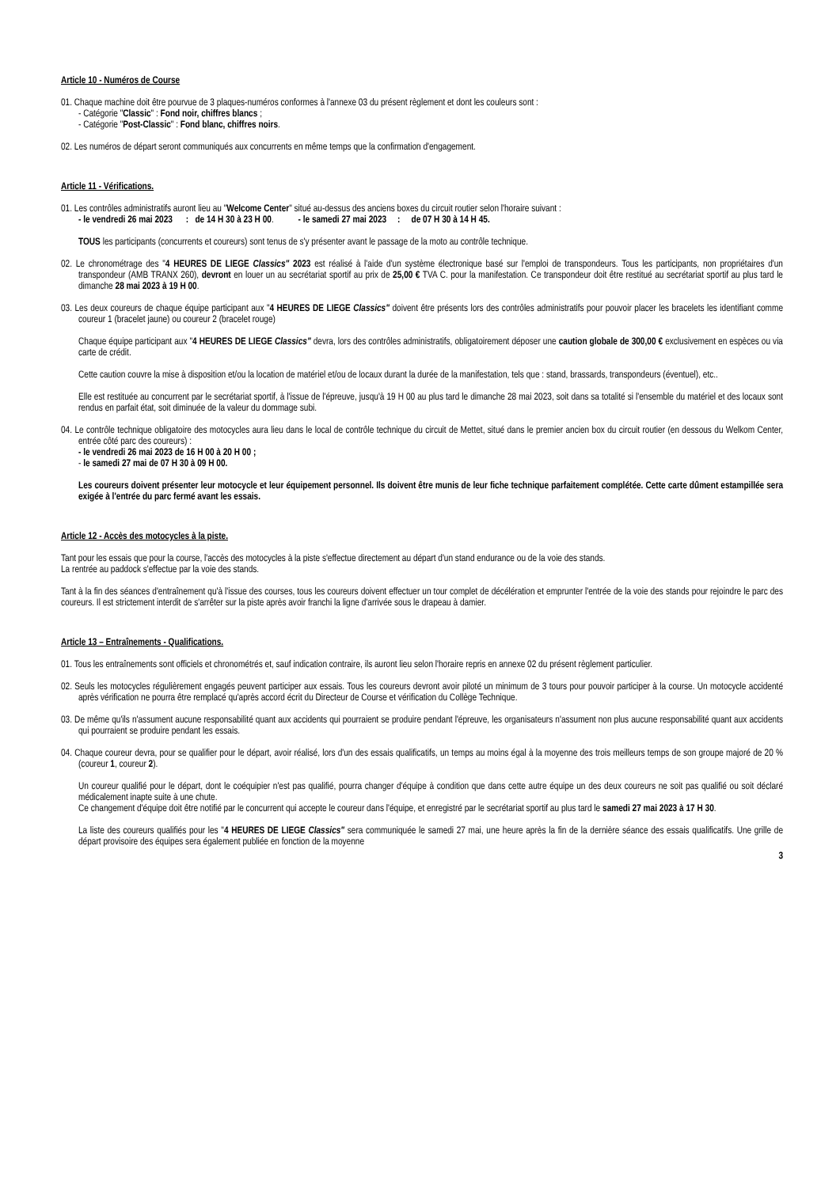Article 10 - Numéros de Course
01. Chaque machine doit être pourvue de 3 plaques-numéros conformes à l'annexe 03 du présent règlement et dont les couleurs sont :
- Catégorie "Classic" : Fond noir, chiffres blancs ;
- Catégorie "Post-Classic" : Fond blanc, chiffres noirs.
02. Les numéros de départ seront communiqués aux concurrents en même temps que la confirmation d'engagement.
Article 11 - Vérifications.
01. Les contrôles administratifs auront lieu au "Welcome Center" situé au-dessus des anciens boxes du circuit routier selon l'horaire suivant :
- le vendredi 26 mai 2023 : de 14 H 30 à 23 H 00. - le samedi 27 mai 2023 : de 07 H 30 à 14 H 45.
TOUS les participants (concurrents et coureurs) sont tenus de s'y présenter avant le passage de la moto au contrôle technique.
02. Le chronométrage des "4 HEURES DE LIEGE Classics" 2023 est réalisé à l'aide d'un système électronique basé sur l'emploi de transpondeurs. Tous les participants, non propriétaires d'un transpondeur (AMB TRANX 260), devront en louer un au secrétariat sportif au prix de 25,00 € TVA C. pour la manifestation. Ce transpondeur doit être restitué au secrétariat sportif au plus tard le dimanche 28 mai 2023 à 19 H 00.
03. Les deux coureurs de chaque équipe participant aux "4 HEURES DE LIEGE Classics" doivent être présents lors des contrôles administratifs pour pouvoir placer les bracelets les identifiant comme coureur 1 (bracelet jaune) ou coureur 2 (bracelet rouge)
Chaque équipe participant aux "4 HEURES DE LIEGE Classics" devra, lors des contrôles administratifs, obligatoirement déposer une caution globale de 300,00 € exclusivement en espèces ou via carte de crédit.
Cette caution couvre la mise à disposition et/ou la location de matériel et/ou de locaux durant la durée de la manifestation, tels que : stand, brassards, transpondeurs (éventuel), etc..
Elle est restituée au concurrent par le secrétariat sportif, à l'issue de l'épreuve, jusqu'à 19 H 00 au plus tard le dimanche 28 mai 2023, soit dans sa totalité si l'ensemble du matériel et des locaux sont rendus en parfait état, soit diminuée de la valeur du dommage subi.
04. Le contrôle technique obligatoire des motocycles aura lieu dans le local de contrôle technique du circuit de Mettet, situé dans le premier ancien box du circuit routier (en dessous du Welkom Center, entrée côté parc des coureurs) :
- le vendredi 26 mai 2023 de 16 H 00 à 20 H 00 ;
- le samedi 27 mai de 07 H 30 à 09 H 00.
Les coureurs doivent présenter leur motocycle et leur équipement personnel. Ils doivent être munis de leur fiche technique parfaitement complétée. Cette carte dûment estampillée sera exigée à l'entrée du parc fermé avant les essais.
Article 12 - Accès des motocycles à la piste.
Tant pour les essais que pour la course, l'accès des motocycles à la piste s'effectue directement au départ d'un stand endurance ou de la voie des stands.
La rentrée au paddock s'effectue par la voie des stands.
Tant à la fin des séances d'entraînement qu'à l'issue des courses, tous les coureurs doivent effectuer un tour complet de décélération et emprunter l'entrée de la voie des stands pour rejoindre le parc des coureurs. Il est strictement interdit de s'arrêter sur la piste après avoir franchi la ligne d'arrivée sous le drapeau à damier.
Article 13 – Entraînements - Qualifications.
01. Tous les entraînements sont officiels et chronométrés et, sauf indication contraire, ils auront lieu selon l'horaire repris en annexe 02 du présent règlement particulier.
02. Seuls les motocycles régulièrement engagés peuvent participer aux essais. Tous les coureurs devront avoir piloté un minimum de 3 tours pour pouvoir participer à la course. Un motocycle accidenté après vérification ne pourra être remplacé qu'après accord écrit du Directeur de Course et vérification du Collège Technique.
03. De même qu'ils n'assument aucune responsabilité quant aux accidents qui pourraient se produire pendant l'épreuve, les organisateurs n'assument non plus aucune responsabilité quant aux accidents qui pourraient se produire pendant les essais.
04. Chaque coureur devra, pour se qualifier pour le départ, avoir réalisé, lors d'un des essais qualificatifs, un temps au moins égal à la moyenne des trois meilleurs temps de son groupe majoré de 20 % (coureur 1, coureur 2).
Un coureur qualifié pour le départ, dont le coéquipier n'est pas qualifié, pourra changer d'équipe à condition que dans cette autre équipe un des deux coureurs ne soit pas qualifié ou soit déclaré médicalement inapte suite à une chute.
Ce changement d'équipe doit être notifié par le concurrent qui accepte le coureur dans l'équipe, et enregistré par le secrétariat sportif au plus tard le samedi 27 mai 2023 à 17 H 30.
La liste des coureurs qualifiés pour les "4 HEURES DE LIEGE Classics" sera communiquée le samedi 27 mai, une heure après la fin de la dernière séance des essais qualificatifs. Une grille de départ provisoire des équipes sera également publiée en fonction de la moyenne
3